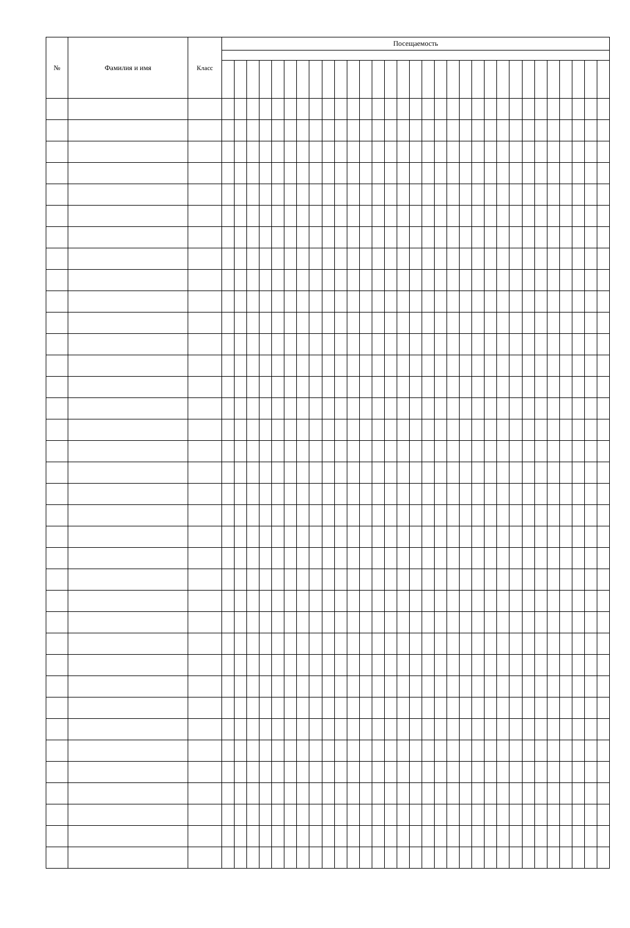| № | Фамилия и имя | Класс | Посещаемость | | | | | | | | | | | | | | | | | | | | | | | | | | | | | | |
| --- | --- | --- | --- | --- | --- | --- | --- | --- | --- | --- | --- | --- | --- | --- | --- | --- | --- | --- | --- | --- | --- | --- | --- | --- | --- | --- | --- | --- | --- | --- | --- | --- | --- |